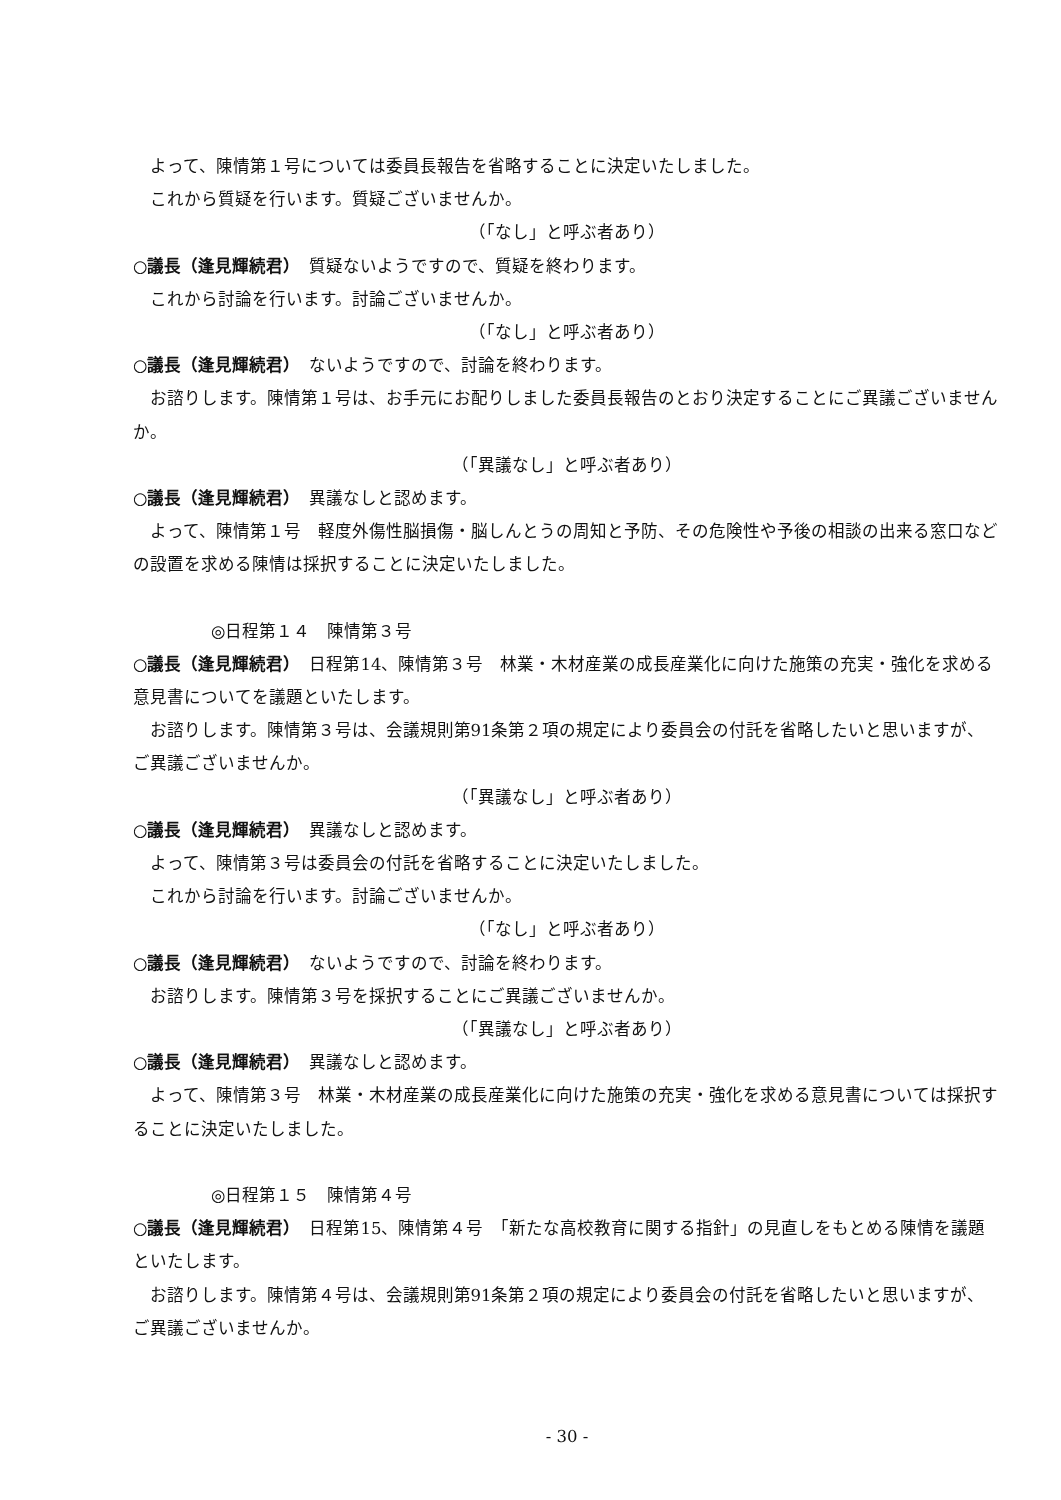よって、陳情第１号については委員長報告を省略することに決定いたしました。
これから質疑を行います。質疑ございませんか。
（「なし」と呼ぶ者あり）
○議長（逢見輝続君）　質疑ないようですので、質疑を終わります。
これから討論を行います。討論ございませんか。
（「なし」と呼ぶ者あり）
○議長（逢見輝続君）　ないようですので、討論を終わります。
お諮りします。陳情第１号は、お手元にお配りしました委員長報告のとおり決定することにご異議ございませんか。
（「異議なし」と呼ぶ者あり）
○議長（逢見輝続君）　異議なしと認めます。
よって、陳情第１号　軽度外傷性脳損傷・脳しんとうの周知と予防、その危険性や予後の相談の出来る窓口などの設置を求める陳情は採択することに決定いたしました。
◎日程第１４　陳情第３号
○議長（逢見輝続君）　日程第14、陳情第３号　林業・木材産業の成長産業化に向けた施策の充実・強化を求める意見書についてを議題といたします。
お諮りします。陳情第３号は、会議規則第91条第２項の規定により委員会の付託を省略したいと思いますが、ご異議ございませんか。
（「異議なし」と呼ぶ者あり）
○議長（逢見輝続君）　異議なしと認めます。
よって、陳情第３号は委員会の付託を省略することに決定いたしました。
これから討論を行います。討論ございませんか。
（「なし」と呼ぶ者あり）
○議長（逢見輝続君）　ないようですので、討論を終わります。
お諮りします。陳情第３号を採択することにご異議ございませんか。
（「異議なし」と呼ぶ者あり）
○議長（逢見輝続君）　異議なしと認めます。
よって、陳情第３号　林業・木材産業の成長産業化に向けた施策の充実・強化を求める意見書については採択することに決定いたしました。
◎日程第１５　陳情第４号
○議長（逢見輝続君）　日程第15、陳情第４号　「新たな高校教育に関する指針」の見直しをもとめる陳情を議題といたします。
お諮りします。陳情第４号は、会議規則第91条第２項の規定により委員会の付託を省略したいと思いますが、ご異議ございませんか。
- 30 -